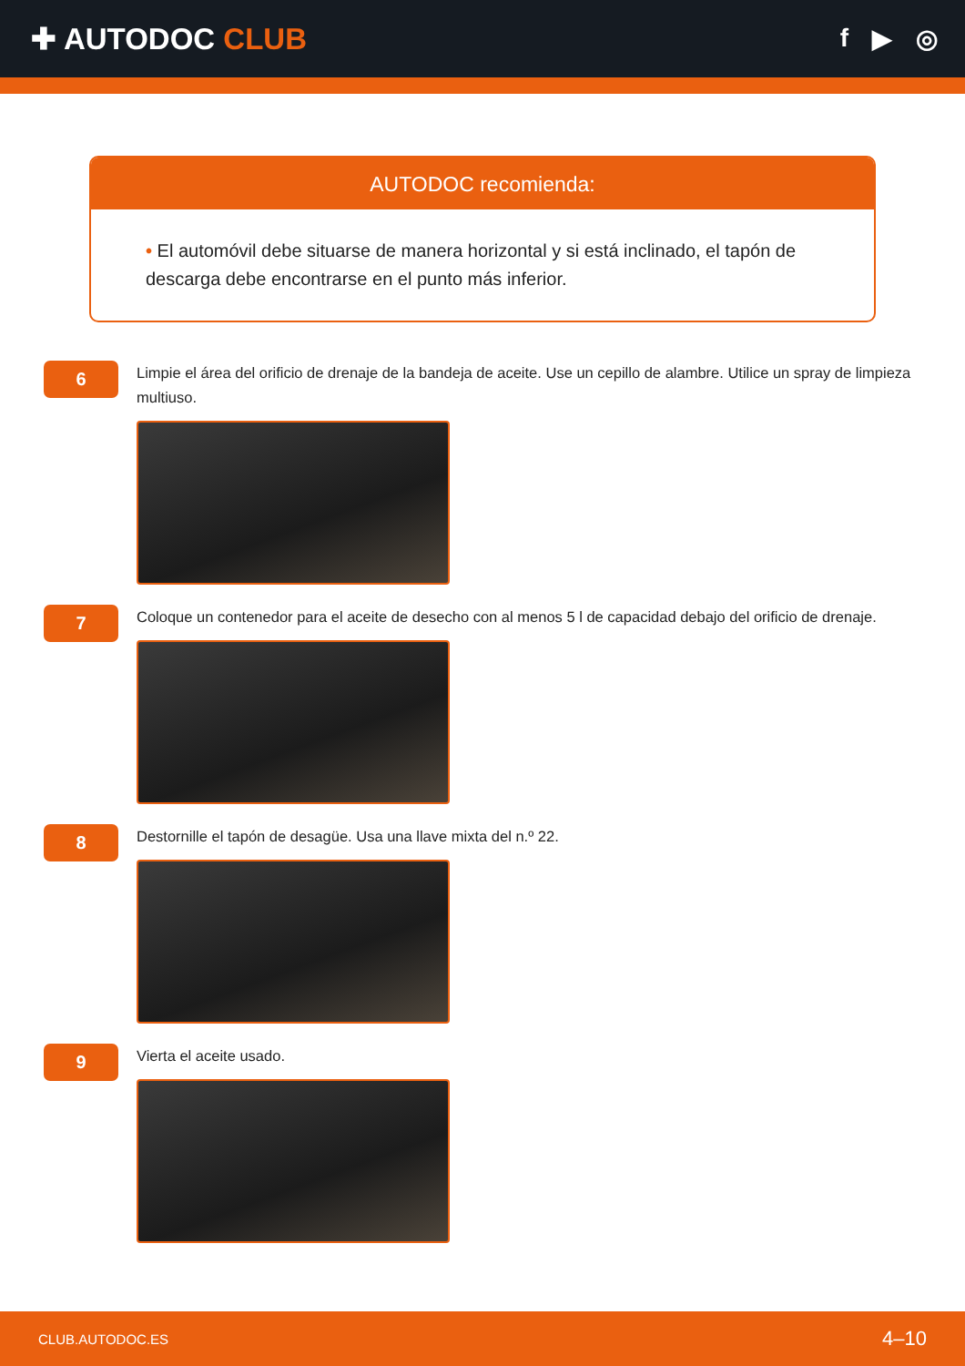✚ AUTODOC CLUB
f ▶ ◎
AUTODOC recomienda:
• El automóvil debe situarse de manera horizontal y si está inclinado, el tapón de descarga debe encontrarse en el punto más inferior.
6
Limpie el área del orificio de drenaje de la bandeja de aceite. Use un cepillo de alambre. Utilice un spray de limpieza multiuso.
7
Coloque un contenedor para el aceite de desecho con al menos 5 l de capacidad debajo del orificio de drenaje.
8
Destornille el tapón de desagüe. Usa una llave mixta del n.º 22.
9
Vierta el aceite usado.
CLUB.AUTODOC.ES 4–10